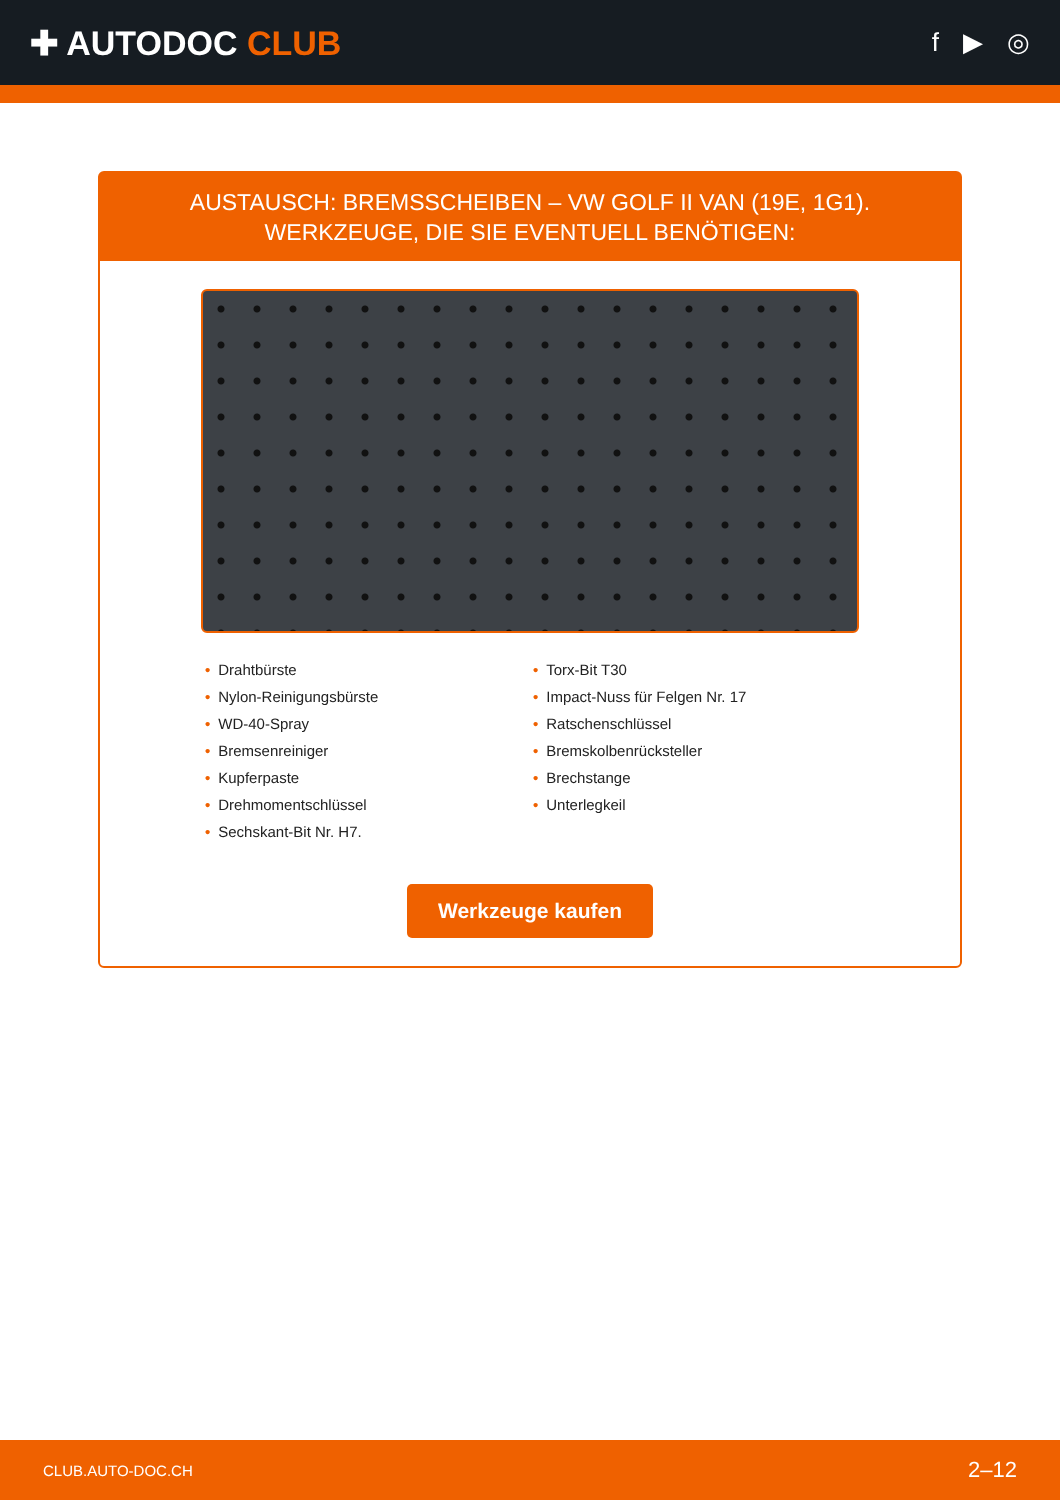✚ AUTODOC CLUB
f ▶ ◎
AUSTAUSCH: BREMSSCHEIBEN – VW GOLF II VAN (19E, 1G1). WERKZEUGE, DIE SIE EVENTUELL BENÖTIGEN:
• Drahtbürste
• Nylon-Reinigungsbürste
• WD-40-Spray
• Bremsenreiniger
• Kupferpaste
• Drehmomentschlüssel
• Sechskant-Bit Nr. H7.
• Torx-Bit T30
• Impact-Nuss für Felgen Nr. 17
• Ratschenschlüssel
• Bremskolbenrücksteller
• Brechstange
• Unterlegkeil
Werkzeuge kaufen
CLUB.AUTO-DOC.CH 2–12